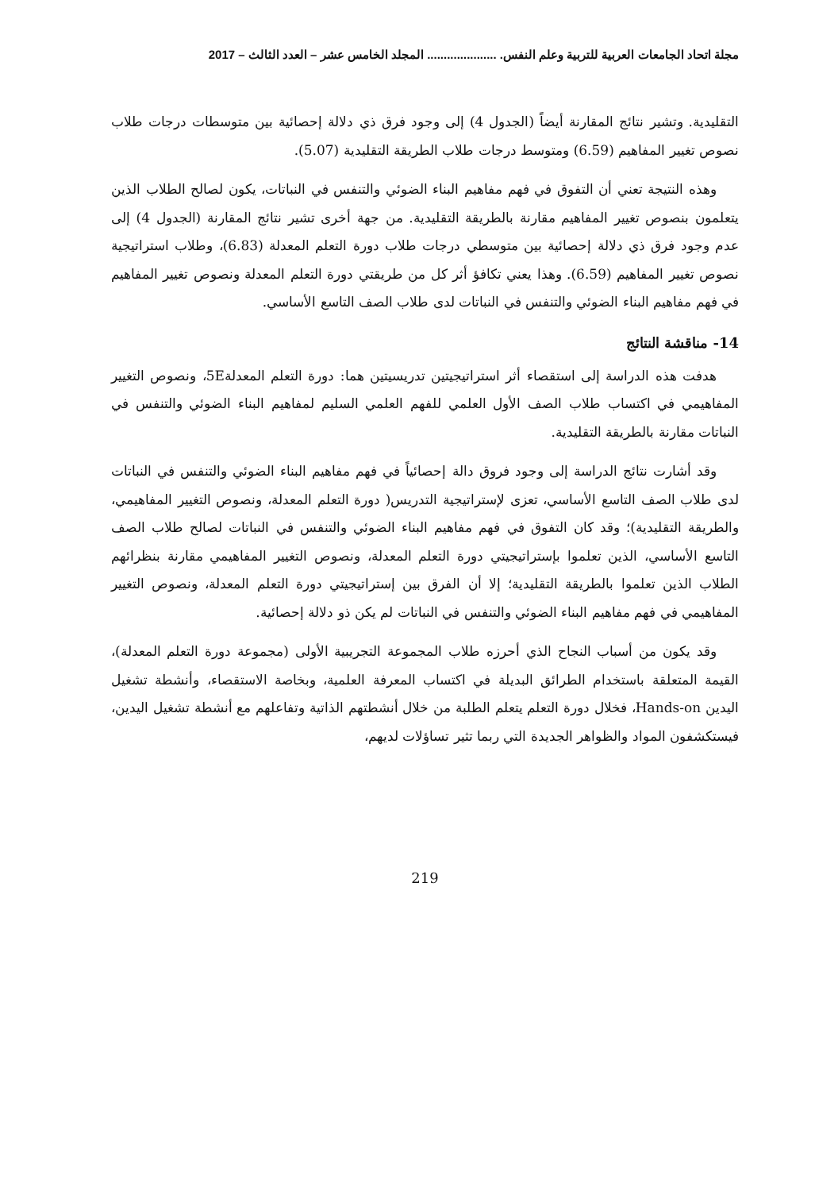مجلة اتحاد الجامعات العربية للتربية وعلم النفس. ..................... المجلد الخامس عشر – العدد الثالث – 2017
التقليدية. وتشير نتائج المقارنة أيضاً (الجدول 4) إلى وجود فرق ذي دلالة إحصائية بين متوسطات درجات طلاب نصوص تغيير المفاهيم (6.59) ومتوسط درجات طلاب الطريقة التقليدية (5.07).
وهذه النتيجة تعني أن التفوق في فهم مفاهيم البناء الضوئي والتنفس في النباتات، يكون لصالح الطلاب الذين يتعلمون بنصوص تغيير المفاهيم مقارنة بالطريقة التقليدية. من جهة أخرى تشير نتائج المقارنة (الجدول 4) إلى عدم وجود فرق ذي دلالة إحصائية بين متوسطي درجات طلاب دورة التعلم المعدلة (6.83)، وطلاب استراتيجية نصوص تغيير المفاهيم (6.59). وهذا يعني تكافؤ أثر كل من طريقتي دورة التعلم المعدلة ونصوص تغيير المفاهيم في فهم مفاهيم البناء الضوئي والتنفس في النباتات لدى طلاب الصف التاسع الأساسي.
14- مناقشة النتائج
هدفت هذه الدراسة إلى استقصاء أثر استراتيجيتين تدريسيتين هما: دورة التعلم المعدلة5E، ونصوص التغيير المفاهيمي في اكتساب طلاب الصف الأول العلمي للفهم العلمي السليم لمفاهيم البناء الضوئي والتنفس في النباتات مقارنة بالطريقة التقليدية.
وقد أشارت نتائج الدراسة إلى وجود فروق دالة إحصائياً في فهم مفاهيم البناء الضوئي والتنفس في النباتات لدى طلاب الصف التاسع الأساسي، تعزى لإستراتيجية التدريس( دورة التعلم المعدلة، ونصوص التغيير المفاهيمي، والطريقة التقليدية)؛ وقد كان التفوق في فهم مفاهيم البناء الضوئي والتنفس في النباتات لصالح طلاب الصف التاسع الأساسي، الذين تعلموا بإستراتيجيتي دورة التعلم المعدلة، ونصوص التغيير المفاهيمي مقارنة بنظرائهم الطلاب الذين تعلموا بالطريقة التقليدية؛ إلا أن الفرق بين إستراتيجيتي دورة التعلم المعدلة، ونصوص التغيير المفاهيمي في فهم مفاهيم البناء الضوئي والتنفس في النباتات لم يكن ذو دلالة إحصائية.
وقد يكون من أسباب النجاح الذي أحرزه طلاب المجموعة التجريبية الأولى (مجموعة دورة التعلم المعدلة)، القيمة المتعلقة باستخدام الطرائق البديلة في اكتساب المعرفة العلمية، وبخاصة الاستقصاء، وأنشطة تشغيل اليدين Hands-on، فخلال دورة التعلم يتعلم الطلبة من خلال أنشطتهم الذاتية وتفاعلهم مع أنشطة تشغيل اليدين، فيستكشفون المواد والظواهر الجديدة التي ربما تثير تساؤلات لديهم،
219